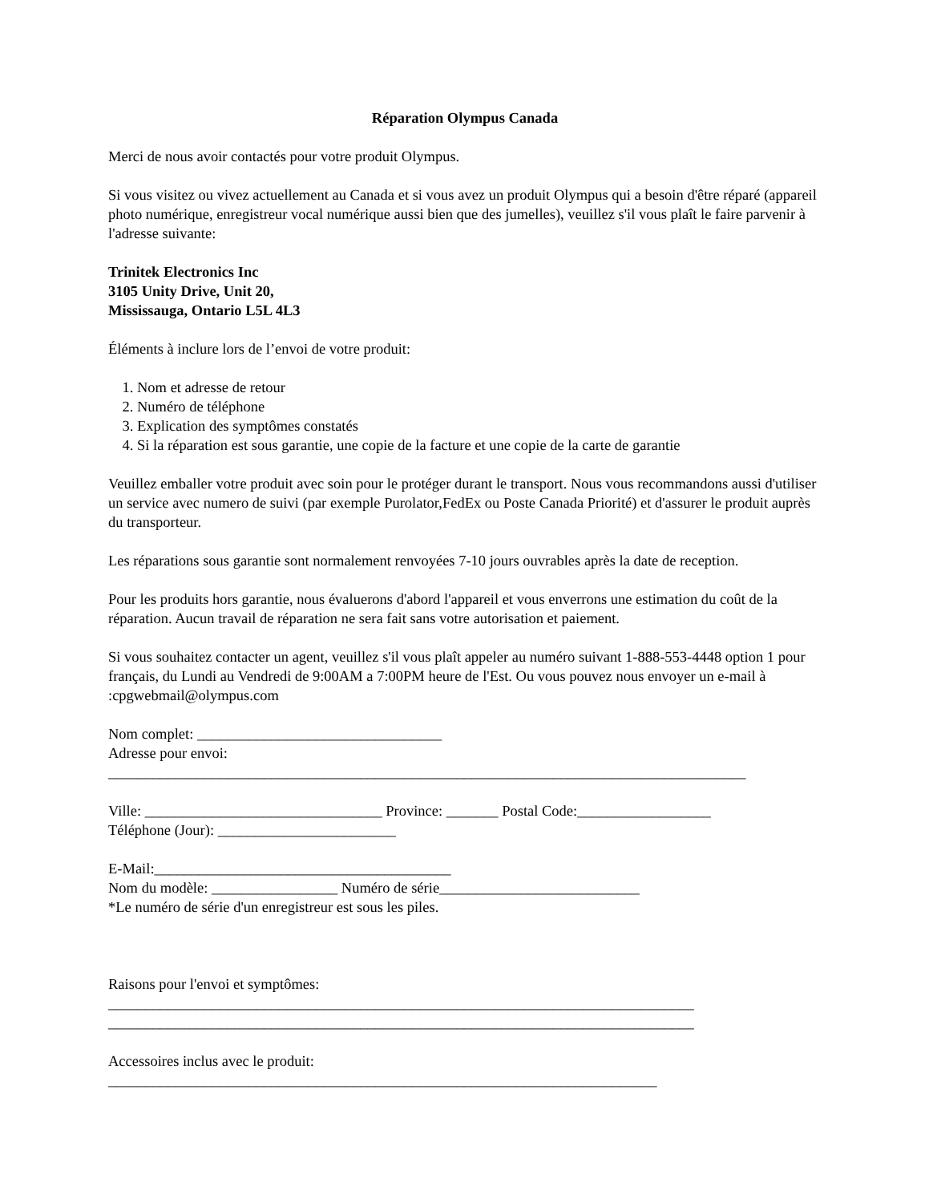Réparation Olympus Canada
Merci de nous avoir contactés pour votre produit Olympus.
Si vous visitez ou vivez actuellement au Canada et si vous avez un produit Olympus qui a besoin d'être réparé (appareil photo numérique, enregistreur vocal numérique aussi bien que des jumelles), veuillez s'il vous plaît le faire parvenir à l'adresse suivante:
Trinitek Electronics Inc
3105 Unity Drive, Unit 20,
Mississauga, Ontario L5L 4L3
Éléments à inclure lors de l’envoi de votre produit:
1. Nom et adresse de retour
2. Numéro de téléphone
3. Explication des symptômes constatés
4. Si la réparation est sous garantie, une copie de la facture et une copie de la carte de garantie
Veuillez emballer votre produit avec soin pour le protéger durant le transport. Nous vous recommandons aussi d'utiliser un service avec numero de suivi (par exemple Purolator,FedEx ou Poste Canada Priorité) et d'assurer le produit auprès du transporteur.
Les réparations sous garantie sont normalement renvoyées 7-10 jours ouvrables après la date de reception.
Pour les produits hors garantie, nous évaluerons d'abord l'appareil et vous enverrons une estimation du coût de la réparation. Aucun travail de réparation ne sera fait sans votre autorisation et paiement.
Si vous souhaitez contacter un agent, veuillez s'il vous plaît appeler au numéro suivant 1-888-553-4448 option 1 pour français, du Lundi au Vendredi de 9:00AM a 7:00PM heure de l'Est. Ou vous pouvez nous envoyer un e-mail à :cpgwebmail@olympus.com
Nom complet: _________________________________
Adresse pour envoi:
______________________________________________________________________________________
Ville: ________________________________ Province: _______ Postal Code:__________________
Téléphone (Jour): ________________________
E-Mail:________________________________________
Nom du modèle: _________________ Numéro de série___________________________
*Le numéro de série d'un enregistreur est sous les piles.
Raisons pour l'envoi et symptômes:
_______________________________________________________________________________
_______________________________________________________________________________
Accessoires inclus avec le produit:
__________________________________________________________________________